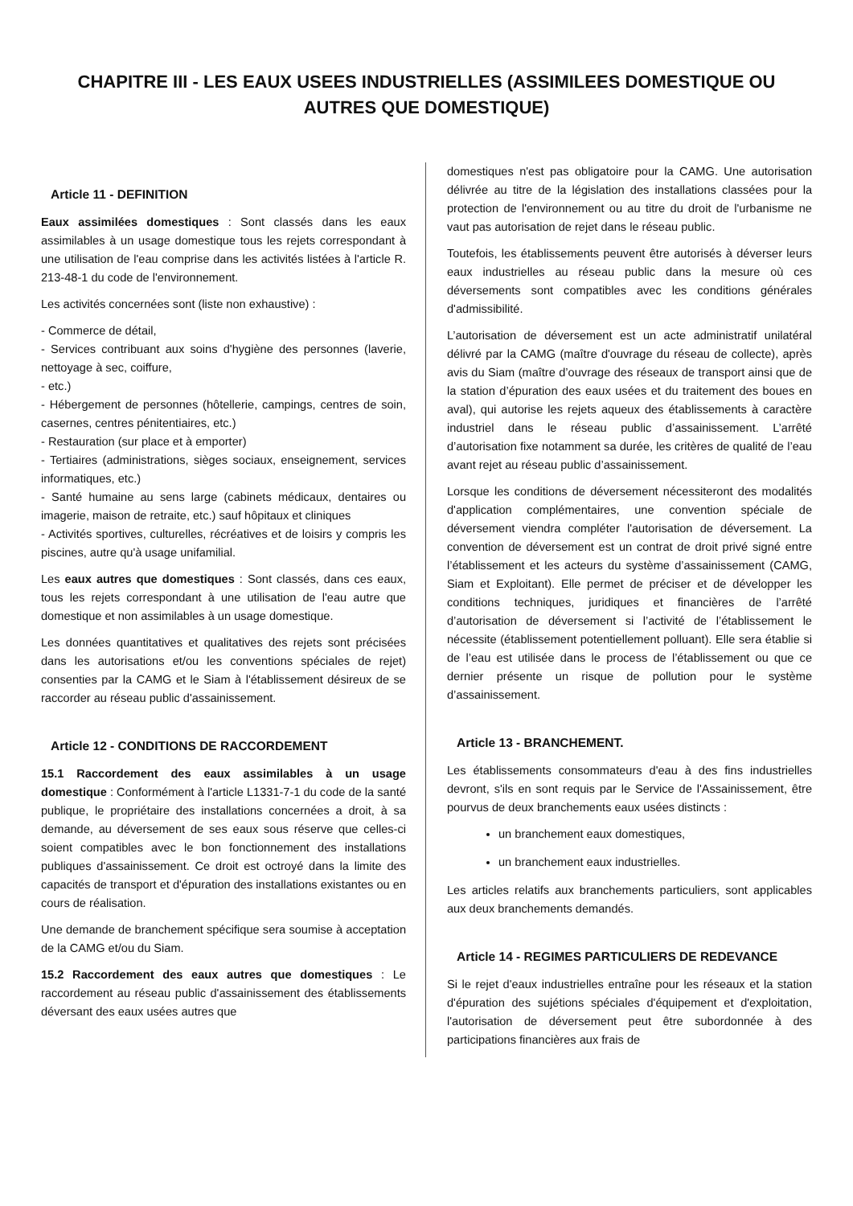CHAPITRE III - LES EAUX USEES INDUSTRIELLES (ASSIMILEES DOMESTIQUE OU AUTRES QUE DOMESTIQUE)
Article 11 - DEFINITION
Eaux assimilées domestiques : Sont classés dans les eaux assimilables à un usage domestique tous les rejets correspondant à une utilisation de l'eau comprise dans les activités listées à l'article R. 213-48-1 du code de l'environnement.
Les activités concernées sont (liste non exhaustive) :
- Commerce de détail,
- Services contribuant aux soins d'hygiène des personnes (laverie, nettoyage à sec, coiffure,
- etc.)
- Hébergement de personnes (hôtellerie, campings, centres de soin, casernes, centres pénitentiaires, etc.)
- Restauration (sur place et à emporter)
- Tertiaires (administrations, sièges sociaux, enseignement, services informatiques, etc.)
- Santé humaine au sens large (cabinets médicaux, dentaires ou imagerie, maison de retraite, etc.) sauf hôpitaux et cliniques
- Activités sportives, culturelles, récréatives et de loisirs y compris les piscines, autre qu'à usage unifamilial.
Les eaux autres que domestiques : Sont classés, dans ces eaux, tous les rejets correspondant à une utilisation de l'eau autre que domestique et non assimilables à un usage domestique.
Les données quantitatives et qualitatives des rejets sont précisées dans les autorisations et/ou les conventions spéciales de rejet) consenties par la CAMG et le Siam à l'établissement désireux de se raccorder au réseau public d'assainissement.
Article 12 - CONDITIONS DE RACCORDEMENT
15.1 Raccordement des eaux assimilables à un usage domestique : Conformément à l'article L1331-7-1 du code de la santé publique, le propriétaire des installations concernées a droit, à sa demande, au déversement de ses eaux sous réserve que celles-ci soient compatibles avec le bon fonctionnement des installations publiques d'assainissement. Ce droit est octroyé dans la limite des capacités de transport et d'épuration des installations existantes ou en cours de réalisation.
Une demande de branchement spécifique sera soumise à acceptation de la CAMG et/ou du Siam.
15.2 Raccordement des eaux autres que domestiques : Le raccordement au réseau public d'assainissement des établissements déversant des eaux usées autres que
domestiques n'est pas obligatoire pour la CAMG. Une autorisation délivrée au titre de la législation des installations classées pour la protection de l'environnement ou au titre du droit de l'urbanisme ne vaut pas autorisation de rejet dans le réseau public.
Toutefois, les établissements peuvent être autorisés à déverser leurs eaux industrielles au réseau public dans la mesure où ces déversements sont compatibles avec les conditions générales d'admissibilité.
L’autorisation de déversement est un acte administratif unilatéral délivré par la CAMG (maître d'ouvrage du réseau de collecte), après avis du Siam (maître d’ouvrage des réseaux de transport ainsi que de la station d’épuration des eaux usées et du traitement des boues en aval), qui autorise les rejets aqueux des établissements à caractère industriel dans le réseau public d’assainissement. L’arrêté d’autorisation fixe notamment sa durée, les critères de qualité de l’eau avant rejet au réseau public d’assainissement.
Lorsque les conditions de déversement nécessiteront des modalités d'application complémentaires, une convention spéciale de déversement viendra compléter l'autorisation de déversement. La convention de déversement est un contrat de droit privé signé entre l’établissement et les acteurs du système d’assainissement (CAMG, Siam et Exploitant). Elle permet de préciser et de développer les conditions techniques, juridiques et financières de l’arrêté d’autorisation de déversement si l’activité de l’établissement le nécessite (établissement potentiellement polluant). Elle sera établie si de l’eau est utilisée dans le process de l’établissement ou que ce dernier présente un risque de pollution pour le système d’assainissement.
Article 13 - BRANCHEMENT.
Les établissements consommateurs d'eau à des fins industrielles devront, s'ils en sont requis par le Service de l'Assainissement, être pourvus de deux branchements eaux usées distincts :
un branchement eaux domestiques,
un branchement eaux industrielles.
Les articles relatifs aux branchements particuliers, sont applicables aux deux branchements demandés.
Article 14 - REGIMES PARTICULIERS DE REDEVANCE
Si le rejet d'eaux industrielles entraîne pour les réseaux et la station d'épuration des sujétions spéciales d'équipement et d'exploitation, l'autorisation de déversement peut être subordonnée à des participations financières aux frais de